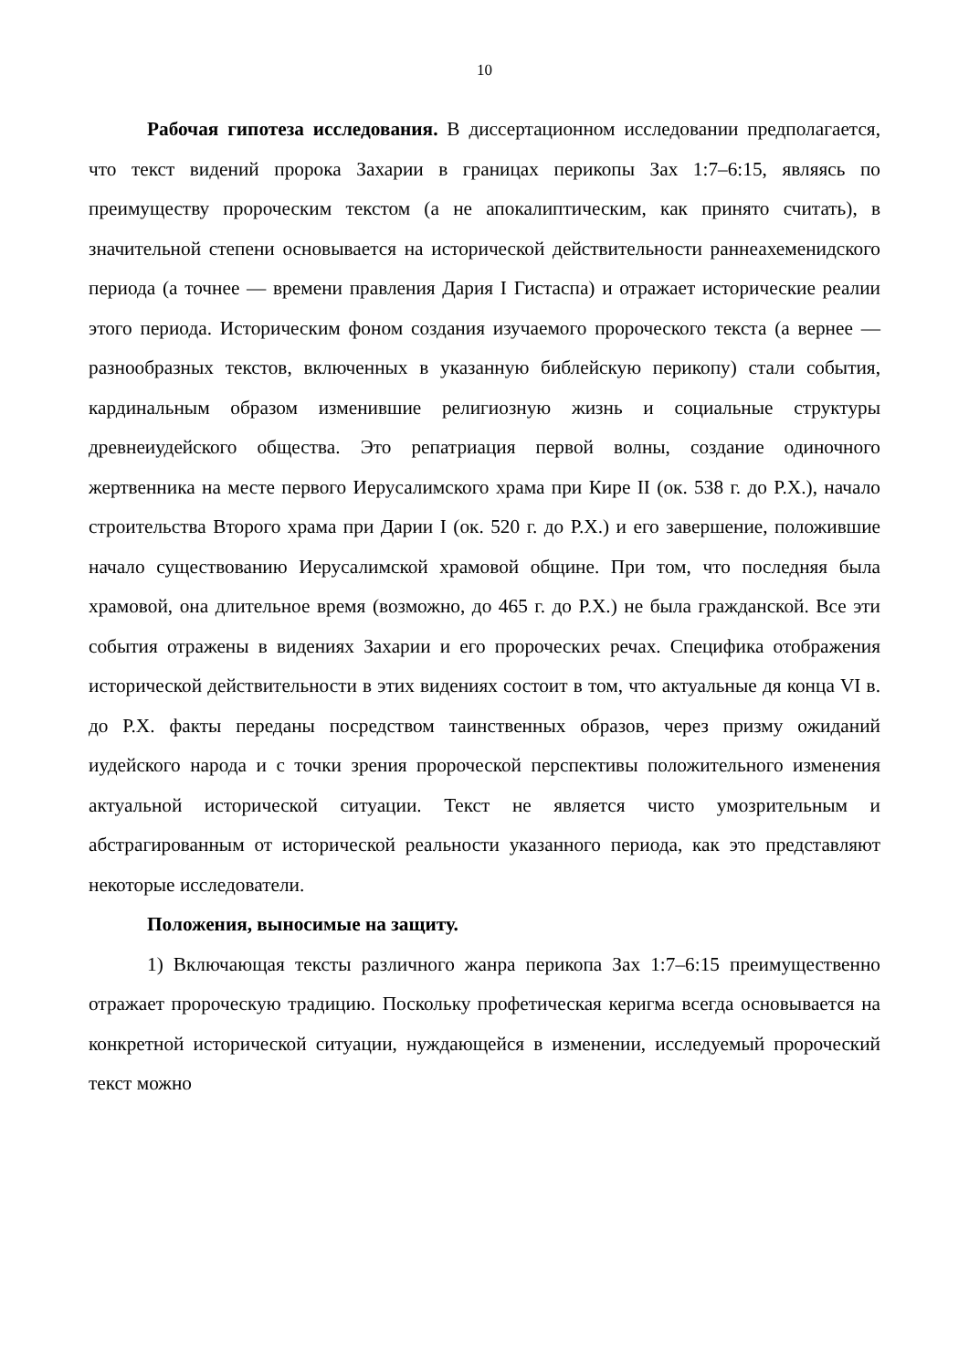10
Рабочая гипотеза исследования. В диссертационном исследовании предполагается, что текст видений пророка Захарии в границах перикопы Зах 1:7–6:15, являясь по преимуществу пророческим текстом (а не апокалиптическим, как принято считать), в значительной степени основывается на исторической действительности раннеахеменидского периода (а точнее — времени правления Дария I Гистаспа) и отражает исторические реалии этого периода. Историческим фоном создания изучаемого пророческого текста (а вернее — разнообразных текстов, включенных в указанную библейскую перикопу) стали события, кардинальным образом изменившие религиозную жизнь и социальные структуры древнеиудейского общества. Это репатриация первой волны, создание одиночного жертвенника на месте первого Иерусалимского храма при Кире II (ок. 538 г. до Р.Х.), начало строительства Второго храма при Дарии I (ок. 520 г. до Р.Х.) и его завершение, положившие начало существованию Иерусалимской храмовой общине. При том, что последняя была храмовой, она длительное время (возможно, до 465 г. до Р.Х.) не была гражданской. Все эти события отражены в видениях Захарии и его пророческих речах. Специфика отображения исторической действительности в этих видениях состоит в том, что актуальные дя конца VI в. до Р.Х. факты переданы посредством таинственных образов, через призму ожиданий иудейского народа и с точки зрения пророческой перспективы положительного изменения актуальной исторической ситуации. Текст не является чисто умозрительным и абстрагированным от исторической реальности указанного периода, как это представляют некоторые исследователи.
Положения, выносимые на защиту.
1) Включающая тексты различного жанра перикопа Зах 1:7–6:15 преимущественно отражает пророческую традицию. Поскольку профетическая керигма всегда основывается на конкретной исторической ситуации, нуждающейся в изменении, исследуемый пророческий текст можно